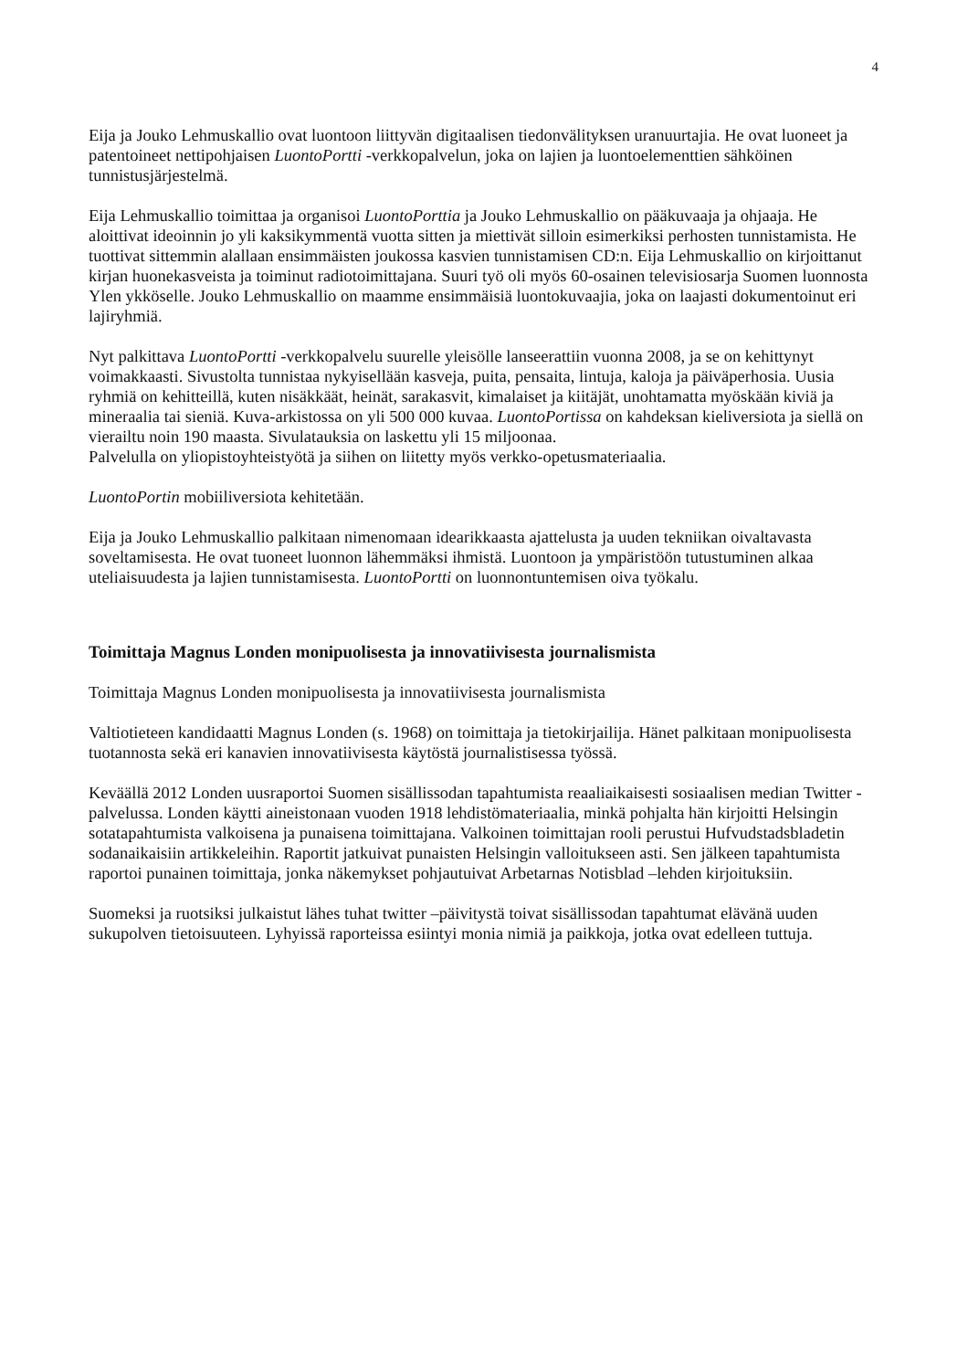4
Eija ja Jouko Lehmuskallio ovat luontoon liittyvän digitaalisen tiedonvälityksen uranuurtajia. He ovat luoneet ja patentoineet nettipohjaisen LuontoPortti -verkkopalvelun, joka on lajien ja luontoelementtien sähköinen tunnistusjärjestelmä.
Eija Lehmuskallio toimittaa ja organisoi LuontoPorttia ja Jouko Lehmuskallio on pääkuvaaja ja ohjaaja. He aloittivat ideoinnin jo yli kaksikymmentä vuotta sitten ja miettivät silloin esimerkiksi perhosten tunnistamista. He tuottivat sittemmin alallaan ensimmäisten joukossa kasvien tunnistamisen CD:n. Eija Lehmuskallio on kirjoittanut kirjan huonekasveista ja toiminut radiotoimittajana. Suuri työ oli myös 60-osainen televisiosarja Suomen luonnosta Ylen ykköselle. Jouko Lehmuskallio on maamme ensimmäisiä luontokuvaajia, joka on laajasti dokumentoinut eri lajiryhmiä.
Nyt palkittava LuontoPortti -verkkopalvelu suurelle yleisölle lanseerattiin vuonna 2008, ja se on kehittynyt voimakkaasti. Sivustolta tunnistaa nykyisellään kasveja, puita, pensaita, lintuja, kaloja ja päiväperhosia. Uusia ryhmiä on kehitteillä, kuten nisäkkäät, heinät, sarakasvit, kimalaiset ja kiitäjät, unohtamatta myöskään kiviä ja mineraalia tai sieniä. Kuva-arkistossa on yli 500 000 kuvaa. LuontoPortissa on kahdeksan kieliversiota ja siellä on vierailtu noin 190 maasta. Sivulatauksia on laskettu yli 15 miljoonaa.
Palvelulla on yliopistoyhteistyötä ja siihen on liitetty myös verkko-opetusmateriaalia.
LuontoPortin mobiiliversiota kehitetään.
Eija ja Jouko Lehmuskallio palkitaan nimenomaan idearikkaasta ajattelusta ja uuden tekniikan oivaltavasta soveltamisesta. He ovat tuoneet luonnon lähemmäksi ihmistä. Luontoon ja ympäristöön tutustuminen alkaa uteliaisuudesta ja lajien tunnistamisesta. LuontoPortti on luonnontuntemisen oiva työkalu.
Toimittaja Magnus Londen monipuolisesta ja innovatiivisesta journalismista
Toimittaja Magnus Londen monipuolisesta ja innovatiivisesta journalismista
Valtiotieteen kandidaatti Magnus Londen (s. 1968) on toimittaja ja tietokirjailija. Hänet palkitaan monipuolisesta tuotannosta sekä eri kanavien innovatiivisesta käytöstä journalistisessa työssä.
Keväällä 2012 Londen uusraportoi Suomen sisällissodan tapahtumista reaaliaikaisesti sosiaalisen median Twitter -palvelussa. Londen käytti aineistonaan vuoden 1918 lehdistömateriaalia, minkä pohjalta hän kirjoitti Helsingin sotatapahtumista valkoisena ja punaisena toimittajana. Valkoinen toimittajan rooli perustui Hufvudstadsbladetin sodanaikaisiin artikkeleihin. Raportit jatkuivat punaisten Helsingin valloitukseen asti. Sen jälkeen tapahtumista raportoi punainen toimittaja, jonka näkemykset pohjautuivat Arbetarnas Notisblad –lehden kirjoituksiin.
Suomeksi ja ruotsiksi julkaistut lähes tuhat twitter –päivitystä toivat sisällissodan tapahtumat elävänä uuden sukupolven tietoisuuteen. Lyhyissä raporteissa esiintyi monia nimiä ja paikkoja, jotka ovat edelleen tuttuja.